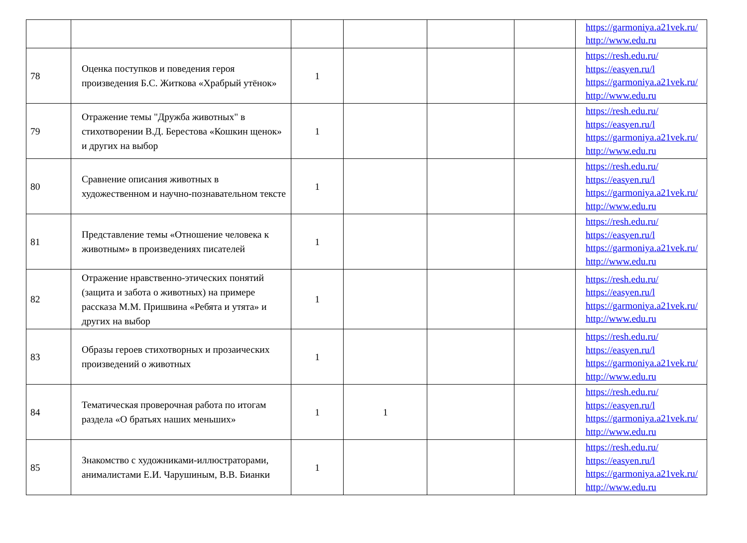| | | | | | | https://garmoniya.a21vek.ru/ http://www.edu.ru |
| 78 | Оценка поступков и поведения героя произведения Б.С. Житкова «Храбрый утёнок» | 1 | | | | https://resh.edu.ru/ https://easyen.ru/l https://garmoniya.a21vek.ru/ http://www.edu.ru |
| 79 | Отражение темы "Дружба животных" в стихотворении В.Д. Берестова «Кошкин щенок» и других на выбор | 1 | | | | https://resh.edu.ru/ https://easyen.ru/l https://garmoniya.a21vek.ru/ http://www.edu.ru |
| 80 | Сравнение описания животных в художественном и научно-познавательном тексте | 1 | | | | https://resh.edu.ru/ https://easyen.ru/l https://garmoniya.a21vek.ru/ http://www.edu.ru |
| 81 | Представление темы «Отношение человека к животным» в произведениях писателей | 1 | | | | https://resh.edu.ru/ https://easyen.ru/l https://garmoniya.a21vek.ru/ http://www.edu.ru |
| 82 | Отражение нравственно-этических понятий (защита и забота о животных) на примере рассказа М.М. Пришвина «Ребята и утята» и других на выбор | 1 | | | | https://resh.edu.ru/ https://easyen.ru/l https://garmoniya.a21vek.ru/ http://www.edu.ru |
| 83 | Образы героев стихотворных и прозаических произведений о животных | 1 | | | | https://resh.edu.ru/ https://easyen.ru/l https://garmoniya.a21vek.ru/ http://www.edu.ru |
| 84 | Тематическая проверочная работа по итогам раздела «О братьях наших меньших» | 1 | 1 | | | https://resh.edu.ru/ https://easyen.ru/l https://garmoniya.a21vek.ru/ http://www.edu.ru |
| 85 | Знакомство с художниками-иллюстраторами, анималистами Е.И. Чарушиным, В.В. Бианки | 1 | | | | https://resh.edu.ru/ https://easyen.ru/l https://garmoniya.a21vek.ru/ http://www.edu.ru |